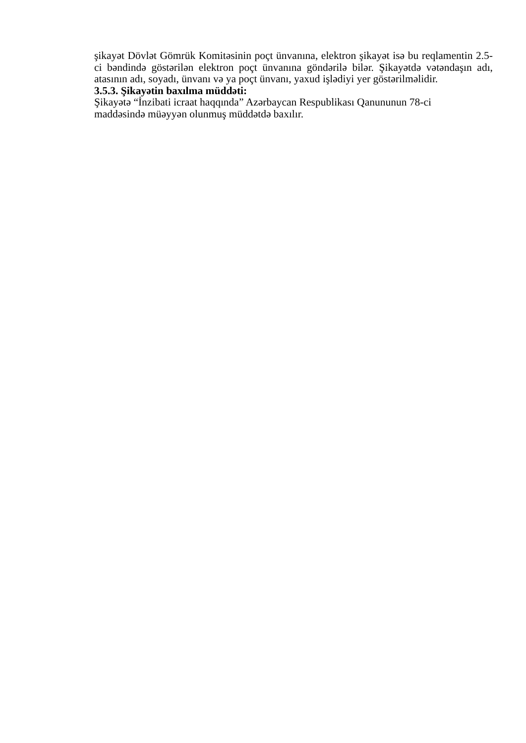şikayət Dövlət Gömrük Komitəsinin poçt ünvanına, elektron şikayət isə bu reqlamentin 2.5-ci bəndində göstərilən elektron poçt ünvanına göndərilə bilər. Şikayətdə vətəndaşın adı, atasının adı, soyadı, ünvanı və ya poçt ünvanı, yaxud işlədiyi yer göstərilməlidir.
3.5.3. Şikayətin baxılma müddəti:
Şikayətə “İnzibati icraat haqqında” Azərbaycan Respublikası Qanununun 78-ci
maddəsində müəyyən olunmuş müddətdə baxılır.